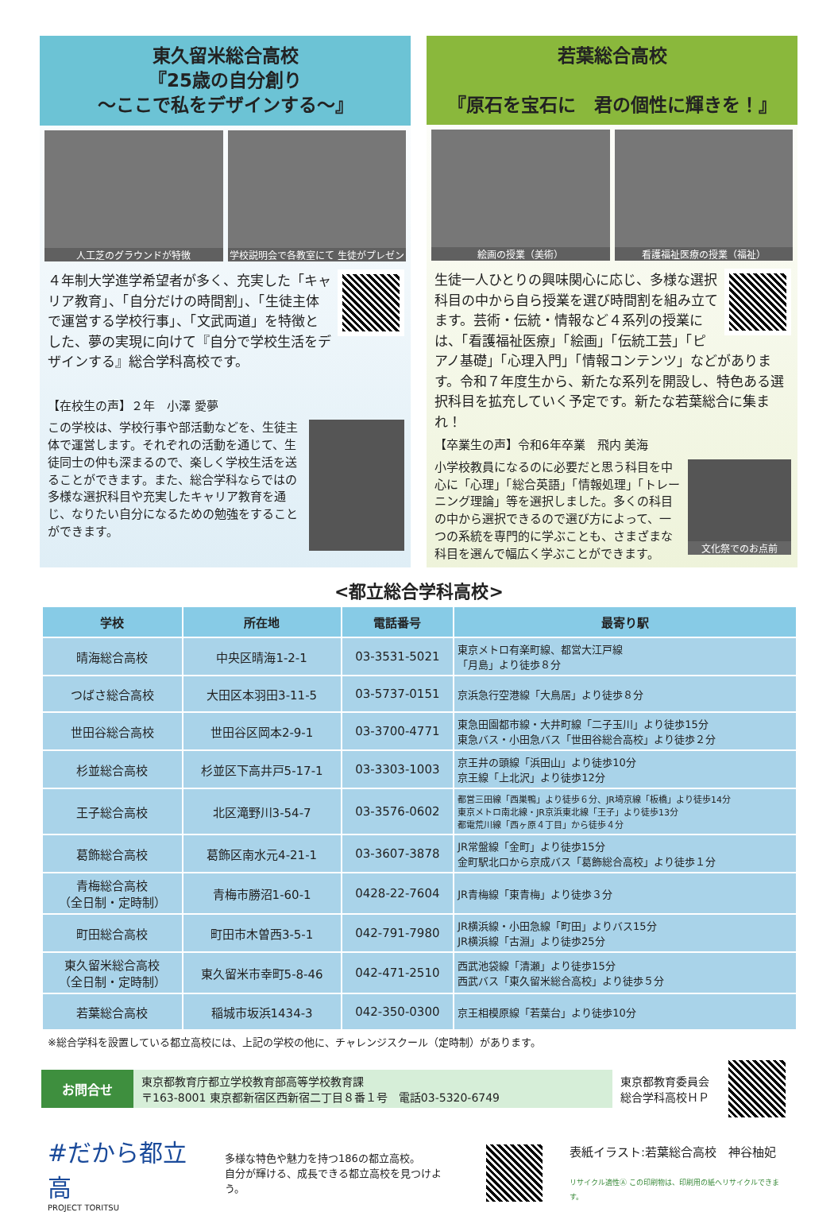東久留米総合高校
『25歳の自分創り
～ここで私をデザインする～』
人工芝のグラウンドが特徴 学校説明会で各教室にて 生徒がプレゼン
４年制大学進学希望者が多く、充実した「キャリア教育」、「自分だけの時間割」、「生徒主体で運営する学校行事」、「文武両道」を特徴とした、夢の実現に向けて『自分で学校生活をデザインする』総合学科高校です。
【在校生の声】２年　小澤 愛夢
この学校は、学校行事や部活動などを、生徒主体で運営します。それぞれの活動を通じて、生徒同士の仲も深まるので、楽しく学校生活を送ることができます。また、総合学科ならではの多様な選択科目や充実したキャリア教育を通じ、なりたい自分になるための勉強をすることができます。
若葉総合高校
『原石を宝石に　君の個性に輝きを！』
絵画の授業（美術） 看護福祉医療の授業（福祉）
生徒一人ひとりの興味関心に応じ、多様な選択科目の中から自ら授業を選び時間割を組み立てます。芸術・伝統・情報など４系列の授業には、「看護福祉医療」「絵画」「伝統工芸」「ピアノ基礎」「心理入門」「情報コンテンツ」などがあります。令和７年度生から、新たな系列を開設し、特色ある選択科目を拡充していく予定です。新たな若葉総合に集まれ！
【卒業生の声】令和6年卒業　飛内 美海
文化祭でのお点前
小学校教員になるのに必要だと思う科目を中心に「心理」「総合英語」「情報処理」「トレーニング理論」等を選択しました。多くの科目の中から選択できるので選び方によって、一つの系統を専門的に学ぶことも、さまざまな科目を選んで幅広く学ぶことができます。
<都立総合学科高校>
| 学校 | 所在地 | 電話番号 | 最寄り駅 |
| --- | --- | --- | --- |
| 晴海総合高校 | 中央区晴海1-2-1 | 03-3531-5021 | 東京メトロ有楽町線、都営大江戸線 「月島」より徒歩８分 |
| つばさ総合高校 | 大田区本羽田3-11-5 | 03-5737-0151 | 京浜急行空港線「大鳥居」より徒歩８分 |
| 世田谷総合高校 | 世田谷区岡本2-9-1 | 03-3700-4771 | 東急田園都市線・大井町線「二子玉川」より徒歩15分 東急バス・小田急バス「世田谷総合高校」より徒歩２分 |
| 杉並総合高校 | 杉並区下高井戸5-17-1 | 03-3303-1003 | 京王井の頭線「浜田山」より徒歩10分 京王線「上北沢」より徒歩12分 |
| 王子総合高校 | 北区滝野川3-54-7 | 03-3576-0602 | 都営三田線「西巣鴨」より徒歩６分、JR埼京線「板橋」より徒歩14分 東京メトロ南北線・JR京浜東北線「王子」より徒歩13分 都電荒川線「西ヶ原４丁目」から徒歩４分 |
| 葛飾総合高校 | 葛飾区南水元4-21-1 | 03-3607-3878 | JR常盤線「金町」より徒歩15分 金町駅北口から京成バス「葛飾総合高校」より徒歩１分 |
| 青梅総合高校 （全日制・定時制） | 青梅市勝沼1-60-1 | 0428-22-7604 | JR青梅線「東青梅」より徒歩３分 |
| 町田総合高校 | 町田市木曽西3-5-1 | 042-791-7980 | JR横浜線・小田急線「町田」よりバス15分 JR横浜線「古淵」より徒歩25分 |
| 東久留米総合高校 （全日制・定時制） | 東久留米市幸町5-8-46 | 042-471-2510 | 西武池袋線「清瀬」より徒歩15分 西武バス「東久留米総合高校」より徒歩５分 |
| 若葉総合高校 | 稲城市坂浜1434-3 | 042-350-0300 | 京王相模原線「若葉台」より徒歩10分 |
※総合学科を設置している都立高校には、上記の学校の他に、チャレンジスクール（定時制）があります。
お問合せ
東京都教育庁都立学校教育部高等学校教育課
〒163-8001 東京都新宿区西新宿二丁目８番１号　電話03-5320-6749
東京都教育委員会
総合学科高校ＨＰ
#だから都立高
PROJECT TORITSU
多様な特色や魅力を持つ186の都立高校。
自分が輝ける、成長できる都立高校を見つけよう。
表紙イラスト:若葉総合高校　神谷柚妃
リサイクル適性Ⓐ この印刷物は、印刷用の紙へリサイクルできます。